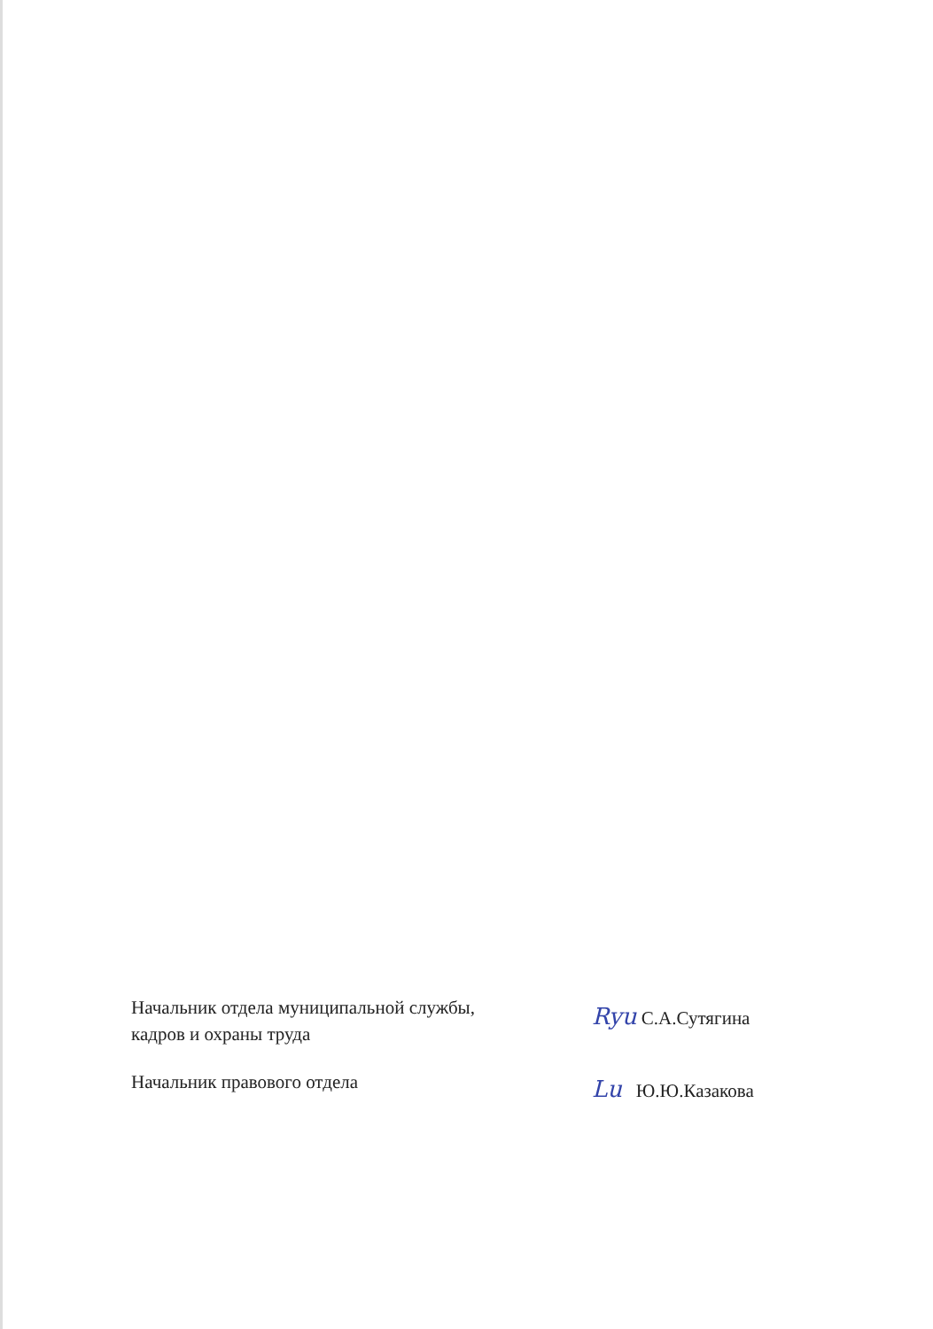Начальник отдела муниципальной службы,
кадров и охраны труда
Ryu С.А.Сутягина
Начальник правового отдела
Lu Ю.Ю.Казакова